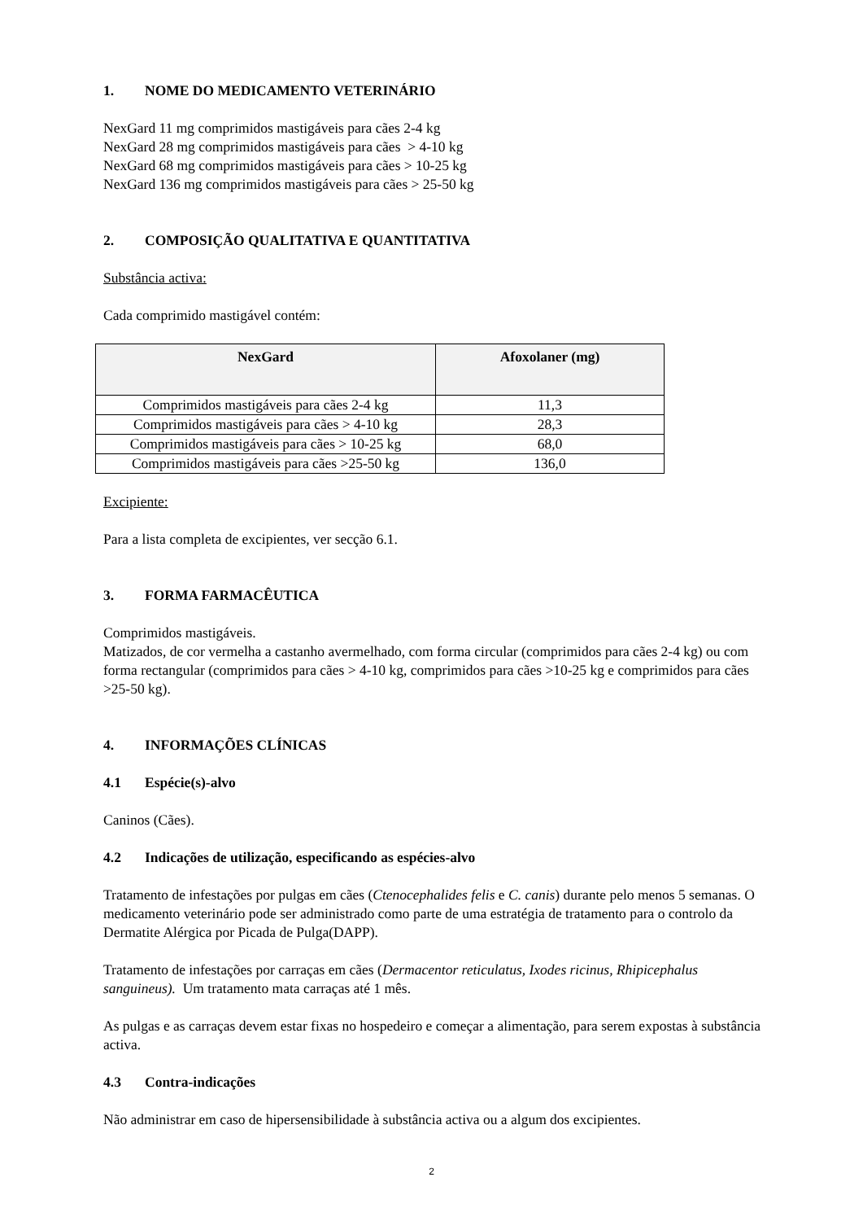1. NOME DO MEDICAMENTO VETERINÁRIO
NexGard 11 mg comprimidos mastigáveis para cães 2-4 kg
NexGard 28 mg comprimidos mastigáveis para cães > 4-10 kg
NexGard 68 mg comprimidos mastigáveis para cães > 10-25 kg
NexGard 136 mg comprimidos mastigáveis para cães > 25-50 kg
2. COMPOSIÇÃO QUALITATIVA E QUANTITATIVA
Substância activa:
Cada comprimido mastigável contém:
| NexGard | Afoxolaner (mg) |
| --- | --- |
| Comprimidos mastigáveis para cães 2-4 kg | 11,3 |
| Comprimidos mastigáveis para cães > 4-10 kg | 28,3 |
| Comprimidos mastigáveis para cães > 10-25 kg | 68,0 |
| Comprimidos mastigáveis para cães >25-50 kg | 136,0 |
Excipiente:
Para a lista completa de excipientes, ver secção 6.1.
3. FORMA FARMACÊUTICA
Comprimidos mastigáveis.
Matizados, de cor vermelha a castanho avermelhado, com forma circular (comprimidos para cães 2-4 kg) ou com forma rectangular (comprimidos para cães > 4-10 kg, comprimidos para cães >10-25 kg e comprimidos para cães >25-50 kg).
4. INFORMAÇÕES CLÍNICAS
4.1 Espécie(s)-alvo
Caninos (Cães).
4.2 Indicações de utilização, especificando as espécies-alvo
Tratamento de infestações por pulgas em cães (Ctenocephalides felis e C. canis) durante pelo menos 5 semanas. O medicamento veterinário pode ser administrado como parte de uma estratégia de tratamento para o controlo da Dermatite Alérgica por Picada de Pulga(DAPP).
Tratamento de infestações por carraças em cães (Dermacentor reticulatus, Ixodes ricinus, Rhipicephalus sanguineus). Um tratamento mata carraças até 1 mês.
As pulgas e as carraças devem estar fixas no hospedeiro e começar a alimentação, para serem expostas à substância activa.
4.3 Contra-indicações
Não administrar em caso de hipersensibilidade à substância activa ou a algum dos excipientes.
2